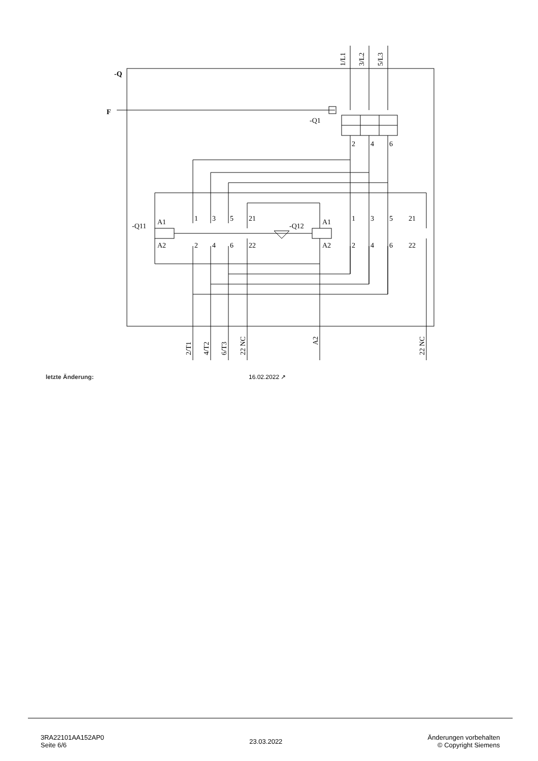-Q
F
1/L1
3/L2
5/L3
-Q1
2
4
6
-Q11
-Q12
A1
A2
1
3
5
21
2
4
6
22
A1
A2
1
3
5
21
2
4
6
22
2/T1
4/T2
6/T3
22 NC
A2
22 NC
letzte Änderung: 16.02.2022 ↗
3RA22101AA152AP0
Seite 6/6
23.03.2022
Änderungen vorbehalten
© Copyright Siemens